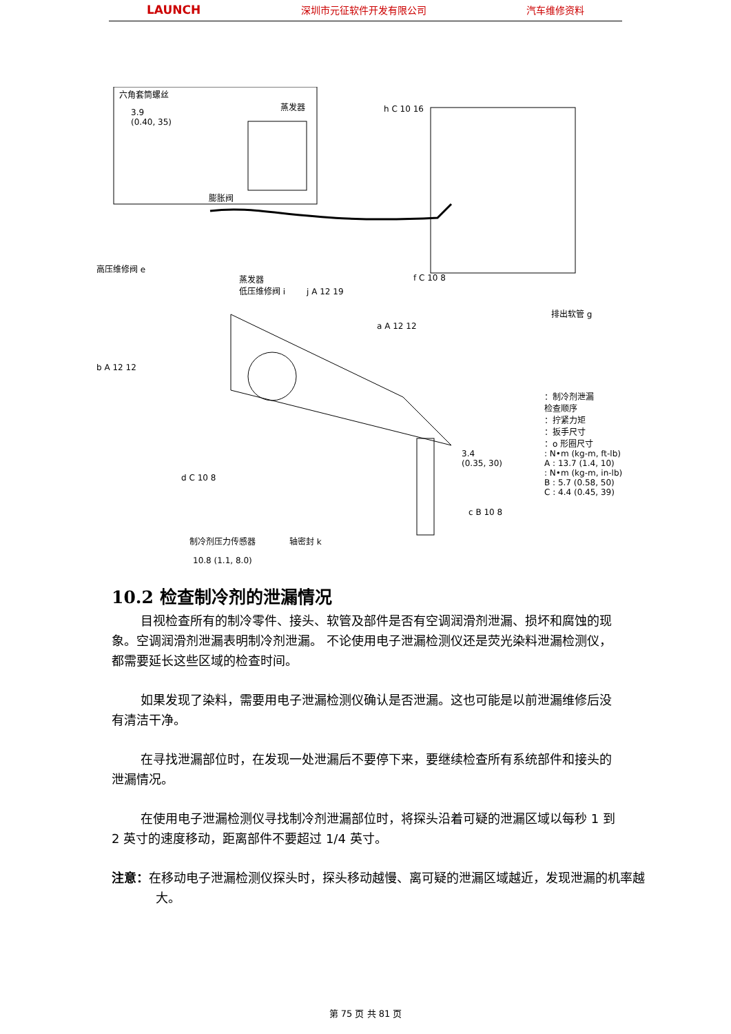LAUNCH 深圳市元征软件开发有限公司 汽车维修资料
六角套筒螺丝
3.9
(0.40, 35)
蒸发器
膨胀阀
h C 10 16
高压维修阀 e
蒸发器
低压维修阀 i
j A 12 19
f C 10 8
排出软管 g
a A 12 12
b A 12 12
：制冷剂泄漏
检查顺序
：拧紧力矩
：扳手尺寸
：o 形圈尺寸
: N•m (kg-m, ft-lb)
A : 13.7 (1.4, 10)
: N•m (kg-m, in-lb)
B : 5.7 (0.58, 50)
C : 4.4 (0.45, 39)
3.4
(0.35, 30)
d C 10 8
制冷剂压力传感器 轴密封 k
c B 10 8
10.8 (1.1, 8.0)
10.2 检查制冷剂的泄漏情况
目视检查所有的制冷零件、接头、软管及部件是否有空调润滑剂泄漏、损坏和腐蚀的现象。空调润滑剂泄漏表明制冷剂泄漏。 不论使用电子泄漏检测仪还是荧光染料泄漏检测仪，都需要延长这些区域的检查时间。
如果发现了染料，需要用电子泄漏检测仪确认是否泄漏。这也可能是以前泄漏维修后没有清洁干净。
在寻找泄漏部位时，在发现一处泄漏后不要停下来，要继续检查所有系统部件和接头的泄漏情况。
在使用电子泄漏检测仪寻找制冷剂泄漏部位时，将探头沿着可疑的泄漏区域以每秒 1 到 2 英寸的速度移动，距离部件不要超过 1/4 英寸。
注意：在移动电子泄漏检测仪探头时，探头移动越慢、离可疑的泄漏区域越近，发现泄漏的机率越大。
第 75 页 共 81 页